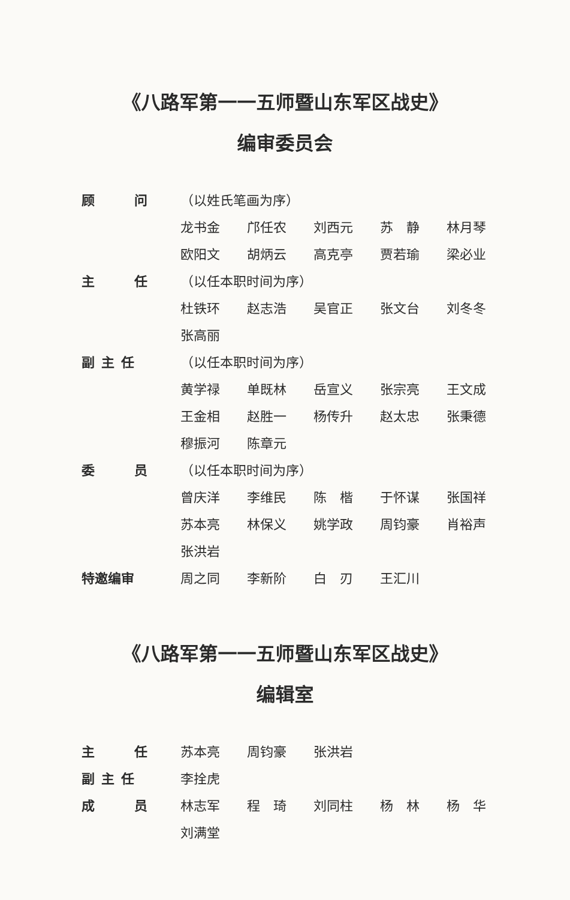《八路军第一一五师暨山东军区战史》
编审委员会
| 顾 问 | （以姓氏笔画为序） | | | | |
| | 龙书金 | 邝任农 | 刘西元 | 苏 静 | 林月琴 |
| | 欧阳文 | 胡炳云 | 高克亭 | 贾若瑜 | 梁必业 |
| 主 任 | （以任本职时间为序） | | | | |
| | 杜铁环 | 赵志浩 | 吴官正 | 张文台 | 刘冬冬 |
| | 张高丽 | | | | |
| 副 主 任 | （以任本职时间为序） | | | | |
| | 黄学禄 | 单既林 | 岳宣义 | 张宗亮 | 王文成 |
| | 王金相 | 赵胜一 | 杨传升 | 赵太忠 | 张秉德 |
| | 穆振河 | 陈章元 | | | |
| 委 员 | （以任本职时间为序） | | | | |
| | 曾庆洋 | 李维民 | 陈 楷 | 于怀谋 | 张国祥 |
| | 苏本亮 | 林保义 | 姚学政 | 周钧豪 | 肖裕声 |
| | 张洪岩 | | | | |
| 特邀编审 | 周之同 | 李新阶 | 白 刃 | 王汇川 | |
《八路军第一一五师暨山东军区战史》
编辑室
| 主 任 | 苏本亮 | 周钧豪 | 张洪岩 | | |
| 副 主 任 | 李拴虎 | | | | |
| 成 员 | 林志军 | 程 琦 | 刘同柱 | 杨 林 | 杨 华 |
| | 刘满堂 | | | | |